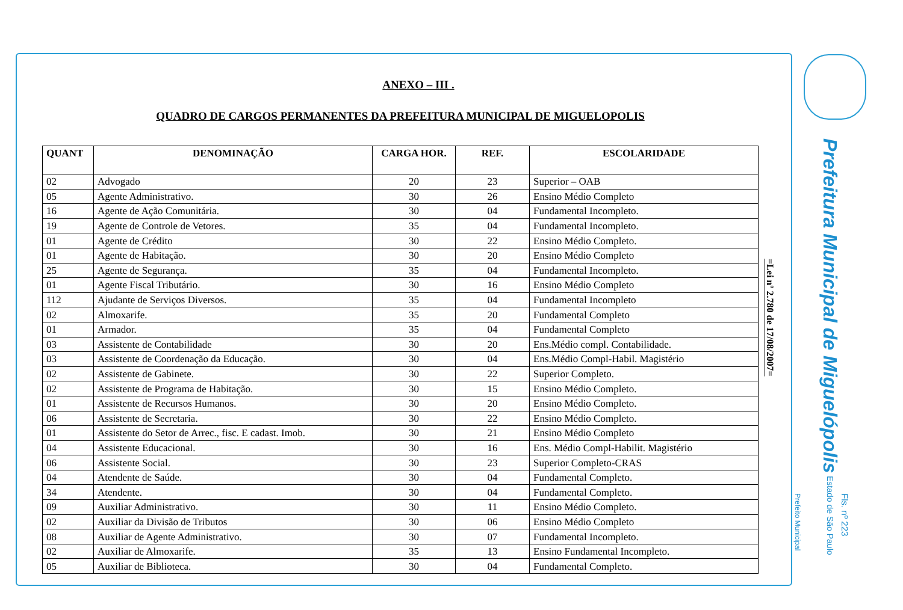ANEXO – III .
QUADRO DE CARGOS PERMANENTES DA PREFEITURA MUNICIPAL DE MIGUELOPOLIS
| QUANT | DENOMINAÇÃO | CARGA HOR. | REF. | ESCOLARIDADE |
| --- | --- | --- | --- | --- |
| 02 | Advogado | 20 | 23 | Superior – OAB |
| 05 | Agente Administrativo. | 30 | 26 | Ensino Médio Completo |
| 16 | Agente de Ação Comunitária. | 30 | 04 | Fundamental Incompleto. |
| 19 | Agente de Controle de Vetores. | 35 | 04 | Fundamental Incompleto. |
| 01 | Agente de Crédito | 30 | 22 | Ensino Médio Completo. |
| 01 | Agente de Habitação. | 30 | 20 | Ensino Médio Completo |
| 25 | Agente de Segurança. | 35 | 04 | Fundamental Incompleto. |
| 01 | Agente Fiscal Tributário. | 30 | 16 | Ensino Médio Completo |
| 112 | Ajudante de Serviços Diversos. | 35 | 04 | Fundamental Incompleto |
| 02 | Almoxarife. | 35 | 20 | Fundamental Completo |
| 01 | Armador. | 35 | 04 | Fundamental Completo |
| 03 | Assistente de Contabilidade | 30 | 20 | Ens.Médio compl. Contabilidade. |
| 03 | Assistente de Coordenação da Educação. | 30 | 04 | Ens.Médio Compl-Habil. Magistério |
| 02 | Assistente de Gabinete. | 30 | 22 | Superior Completo. |
| 02 | Assistente de Programa de Habitação. | 30 | 15 | Ensino Médio Completo. |
| 01 | Assistente de Recursos Humanos. | 30 | 20 | Ensino Médio Completo. |
| 06 | Assistente de Secretaria. | 30 | 22 | Ensino Médio Completo. |
| 01 | Assistente do Setor de Arrec., fisc. E cadast. Imob. | 30 | 21 | Ensino Médio Completo |
| 04 | Assistente Educacional. | 30 | 16 | Ens. Médio Compl-Habilit. Magistério |
| 06 | Assistente Social. | 30 | 23 | Superior Completo-CRAS |
| 04 | Atendente de Saúde. | 30 | 04 | Fundamental Completo. |
| 34 | Atendente. | 30 | 04 | Fundamental Completo. |
| 09 | Auxiliar Administrativo. | 30 | 11 | Ensino Médio Completo. |
| 02 | Auxiliar da Divisão de Tributos | 30 | 06 | Ensino Médio Completo |
| 08 | Auxiliar de Agente Administrativo. | 30 | 07 | Fundamental Incompleto. |
| 02 | Auxiliar de Almoxarife. | 35 | 13 | Ensino Fundamental Incompleto. |
| 05 | Auxiliar de Biblioteca. | 30 | 04 | Fundamental Completo. |
=Lei nº 2.780 de 17/08/2007=
Prefeitura Municipal de Miguelópolis Estado de São Paulo
Fls. nº 223
Prefeito Municipal